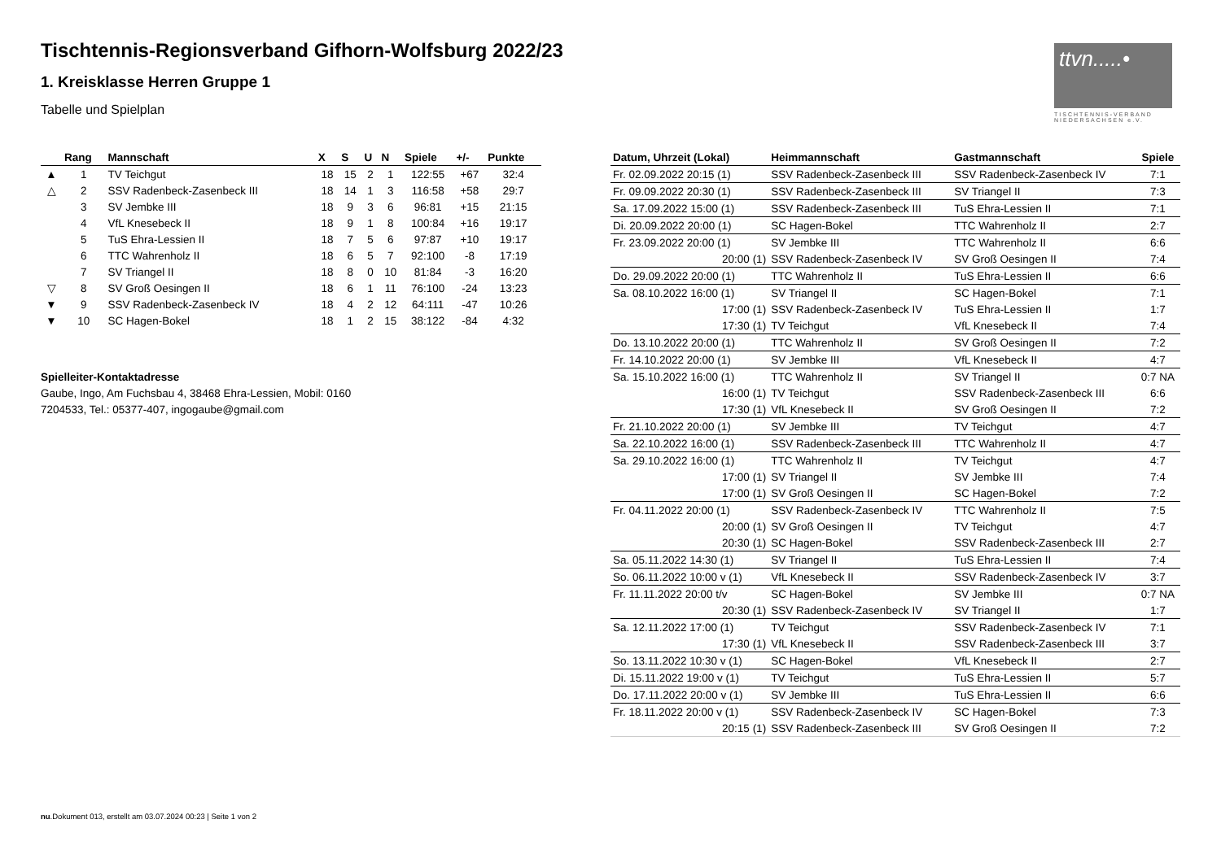ttvn.....•
TISCHTENNIS-VERBAND NIEDERSACHSEN e.V.
Tischtennis-Regionsverband Gifhorn-Wolfsburg 2022/23
1. Kreisklasse Herren Gruppe 1
Tabelle und Spielplan
| | Rang | Mannschaft | X | S | U | N | Spiele | +/- | Punkte |
| --- | --- | --- | --- | --- | --- | --- | --- | --- | --- |
| ▲ | 1 | TV Teichgut | 18 | 15 | 2 | 1 | 122:55 | +67 | 32:4 |
| △ | 2 | SSV Radenbeck-Zasenbeck III | 18 | 14 | 1 | 3 | 116:58 | +58 | 29:7 |
| | 3 | SV Jembke III | 18 | 9 | 3 | 6 | 96:81 | +15 | 21:15 |
| | 4 | VfL Knesebeck II | 18 | 9 | 1 | 8 | 100:84 | +16 | 19:17 |
| | 5 | TuS Ehra-Lessien II | 18 | 7 | 5 | 6 | 97:87 | +10 | 19:17 |
| | 6 | TTC Wahrenholz II | 18 | 6 | 5 | 7 | 92:100 | -8 | 17:19 |
| | 7 | SV Triangel II | 18 | 8 | 0 | 10 | 81:84 | -3 | 16:20 |
| ▽ | 8 | SV Groß Oesingen II | 18 | 6 | 1 | 11 | 76:100 | -24 | 13:23 |
| ▼ | 9 | SSV Radenbeck-Zasenbeck IV | 18 | 4 | 2 | 12 | 64:111 | -47 | 10:26 |
| ▼ | 10 | SC Hagen-Bokel | 18 | 1 | 2 | 15 | 38:122 | -84 | 4:32 |
Spielleiter-Kontaktadresse
Gaube, Ingo, Am Fuchsbau 4, 38468 Ehra-Lessien, Mobil: 0160
7204533, Tel.: 05377-407, ingogaube@gmail.com
| Datum, Uhrzeit (Lokal) | Heimmannschaft | Gastmannschaft | Spiele |
| --- | --- | --- | --- |
| Fr. 02.09.2022 20:15 (1) | SSV Radenbeck-Zasenbeck III | SSV Radenbeck-Zasenbeck IV | 7:1 |
| Fr. 09.09.2022 20:30 (1) | SSV Radenbeck-Zasenbeck III | SV Triangel II | 7:3 |
| Sa. 17.09.2022 15:00 (1) | SSV Radenbeck-Zasenbeck III | TuS Ehra-Lessien II | 7:1 |
| Di. 20.09.2022 20:00 (1) | SC Hagen-Bokel | TTC Wahrenholz II | 2:7 |
| Fr. 23.09.2022 20:00 (1) | SV Jembke III | TTC Wahrenholz II | 6:6 |
| 20:00 (1) | SSV Radenbeck-Zasenbeck IV | SV Groß Oesingen II | 7:4 |
| Do. 29.09.2022 20:00 (1) | TTC Wahrenholz II | TuS Ehra-Lessien II | 6:6 |
| Sa. 08.10.2022 16:00 (1) | SV Triangel II | SC Hagen-Bokel | 7:1 |
| 17:00 (1) | SSV Radenbeck-Zasenbeck IV | TuS Ehra-Lessien II | 1:7 |
| 17:30 (1) | TV Teichgut | VfL Knesebeck II | 7:4 |
| Do. 13.10.2022 20:00 (1) | TTC Wahrenholz II | SV Groß Oesingen II | 7:2 |
| Fr. 14.10.2022 20:00 (1) | SV Jembke III | VfL Knesebeck II | 4:7 |
| Sa. 15.10.2022 16:00 (1) | TTC Wahrenholz II | SV Triangel II | 0:7 NA |
| 16:00 (1) | TV Teichgut | SSV Radenbeck-Zasenbeck III | 6:6 |
| 17:30 (1) | VfL Knesebeck II | SV Groß Oesingen II | 7:2 |
| Fr. 21.10.2022 20:00 (1) | SV Jembke III | TV Teichgut | 4:7 |
| Sa. 22.10.2022 16:00 (1) | SSV Radenbeck-Zasenbeck III | TTC Wahrenholz II | 4:7 |
| Sa. 29.10.2022 16:00 (1) | TTC Wahrenholz II | TV Teichgut | 4:7 |
| 17:00 (1) | SV Triangel II | SV Jembke III | 7:4 |
| 17:00 (1) | SV Groß Oesingen II | SC Hagen-Bokel | 7:2 |
| Fr. 04.11.2022 20:00 (1) | SSV Radenbeck-Zasenbeck IV | TTC Wahrenholz II | 7:5 |
| 20:00 (1) | SV Groß Oesingen II | TV Teichgut | 4:7 |
| 20:30 (1) | SC Hagen-Bokel | SSV Radenbeck-Zasenbeck III | 2:7 |
| Sa. 05.11.2022 14:30 (1) | SV Triangel II | TuS Ehra-Lessien II | 7:4 |
| So. 06.11.2022 10:00 v (1) | VfL Knesebeck II | SSV Radenbeck-Zasenbeck IV | 3:7 |
| Fr. 11.11.2022 20:00 t/v | SC Hagen-Bokel | SV Jembke III | 0:7 NA |
| 20:30 (1) | SSV Radenbeck-Zasenbeck IV | SV Triangel II | 1:7 |
| Sa. 12.11.2022 17:00 (1) | TV Teichgut | SSV Radenbeck-Zasenbeck IV | 7:1 |
| 17:30 (1) | VfL Knesebeck II | SSV Radenbeck-Zasenbeck III | 3:7 |
| So. 13.11.2022 10:30 v (1) | SC Hagen-Bokel | VfL Knesebeck II | 2:7 |
| Di. 15.11.2022 19:00 v (1) | TV Teichgut | TuS Ehra-Lessien II | 5:7 |
| Do. 17.11.2022 20:00 v (1) | SV Jembke III | TuS Ehra-Lessien II | 6:6 |
| Fr. 18.11.2022 20:00 v (1) | SSV Radenbeck-Zasenbeck IV | SC Hagen-Bokel | 7:3 |
| 20:15 (1) | SSV Radenbeck-Zasenbeck III | SV Groß Oesingen II | 7:2 |
nu.Dokument 013, erstellt am 03.07.2024 00:23 | Seite 1 von 2